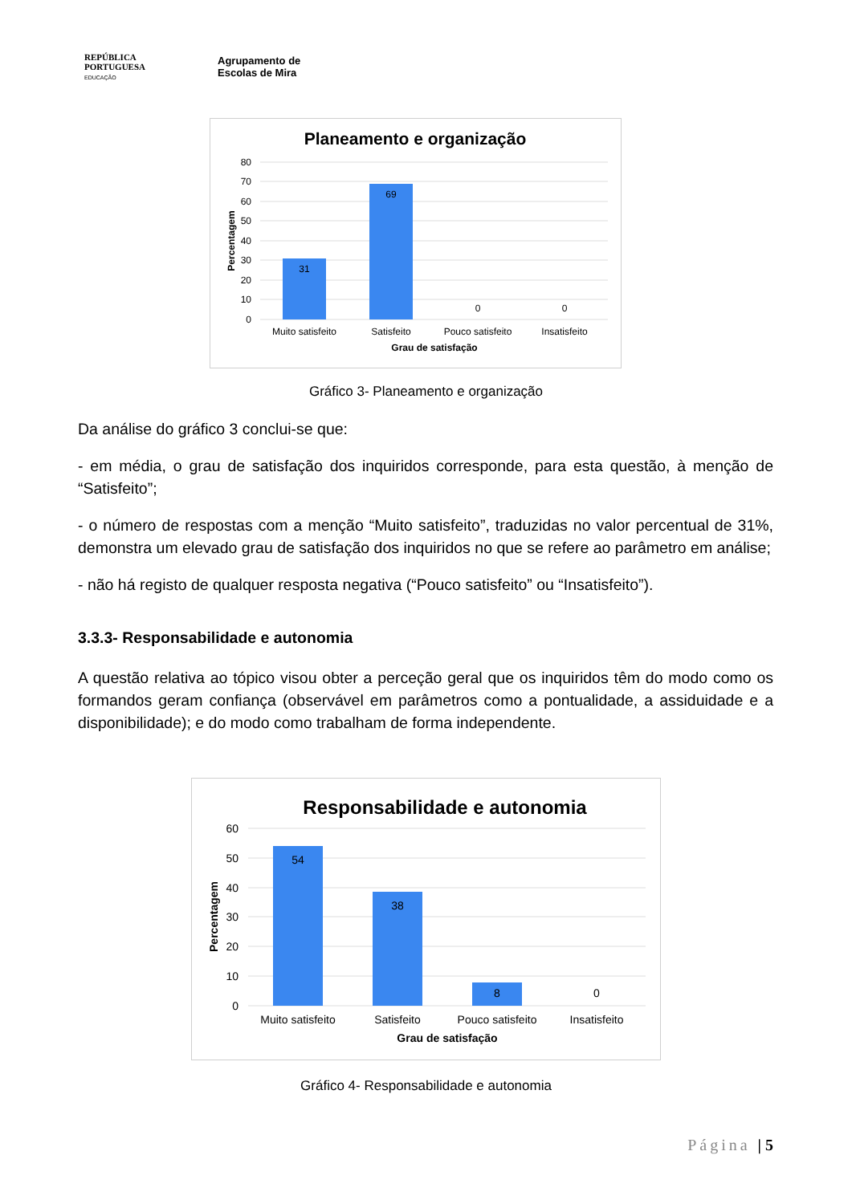REPÚBLICA
PORTUGUESA
EDUCAÇÃO
Agrupamento de
Escolas de Mira
Planeamento e organização
80
70
60
50
40
30
20
10
0
31
69
0
0
Muito satisfeito
Satisfeito
Pouco satisfeito
Insatisfeito
Grau de satisfação
Percentagem
Gráfico 3- Planeamento e organização
Da análise do gráfico 3 conclui-se que:
- em média, o grau de satisfação dos inquiridos corresponde, para esta questão, à menção de “Satisfeito”;
- o número de respostas com a menção “Muito satisfeito”, traduzidas no valor percentual de 31%, demonstra um elevado grau de satisfação dos inquiridos no que se refere ao parâmetro em análise;
- não há registo de qualquer resposta negativa (“Pouco satisfeito” ou “Insatisfeito”).
3.3.3- Responsabilidade e autonomia
A questão relativa ao tópico visou obter a perceção geral que os inquiridos têm do modo como os formandos geram confiança (observável em parâmetros como a pontualidade, a assiduidade e a disponibilidade); e do modo como trabalham de forma independente.
Responsabilidade e autonomia
60
50
40
30
20
10
0
54
38
8
0
Muito satisfeito
Satisfeito
Pouco satisfeito
Insatisfeito
Grau de satisfação
Percentagem
Gráfico 4- Responsabilidade e autonomia
Página | 5